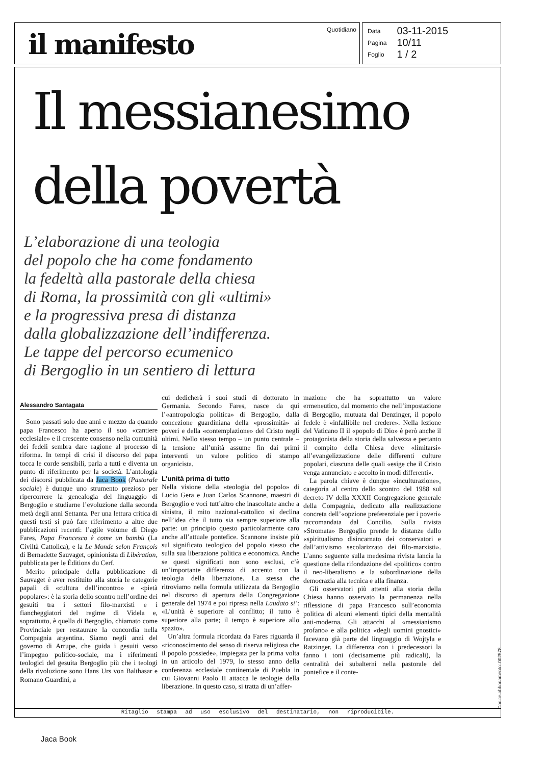il manifesto
Quotidiano
| Data | 03-11-2015 |
| Pagina | 10/11 |
| Foglio | 1 / 2 |
Il messianesimo
della povertà
L’elaborazione di una teologia
del popolo che ha come fondamento
la fedeltà alla pastorale della chiesa
di Roma, la prossimità con gli «ultimi»
e la progressiva presa di distanza
dalla globalizzazione dell’indifferenza.
Le tappe del percorso ecumenico
di Bergoglio in un sentiero di lettura
Alessandro Santagata
Sono passati solo due anni e mezzo da quando papa Francesco ha aperto il suo «cantiere ecclesiale» e il crescente consenso nella comunità dei fedeli sembra dare ragione al processo di riforma. In tempi di crisi il discorso del papa tocca le corde sensibili, parla a tutti e diventa un punto di riferimento per la società. L’antologia dei discorsi pubblicata da Jaca Book (Pastorale sociale) è dunque uno strumento prezioso per ripercorrere la genealogia del linguaggio di Bergoglio e studiarne l’evoluzione dalla seconda metà degli anni Settanta. Per una lettura critica di questi testi si può fare riferimento a altre due pubblicazioni recenti: l’agile volume di Diego Fares, Papa Francesco è come un bambù (La Civiltà Cattolica), e la Le Monde selon François di Bernadette Sauvaget, opinionista di Libération, pubblicata per le Éditions du Cerf.
Merito principale della pubblicazione di Sauvaget è aver restituito alla storia le categorie papali di «cultura dell’incontro» e «pietà popolare»: è la storia dello scontro nell’ordine dei gesuiti tra i settori filo-marxisti e i fiancheggiatori del regime di Videla e, soprattutto, è quella di Bergoglio, chiamato come Provinciale per restaurare la concordia nella Compagnia argentina. Siamo negli anni del governo di Arrupe, che guida i gesuiti verso l’impegno politico-sociale, ma i riferimenti teologici del gesuita Bergoglio più che i teologi della rivoluzione sono Hans Urs von Balthasar e Romano Guardini, a
cui dedicherà i suoi studi di dottorato in Germania. Secondo Fares, nasce da qui l’«antropologia politica» di Bergoglio, dalla concezione guardiniana della «prossimità» ai poveri e della «contemplazione» del Cristo negli ultimi. Nello stesso tempo – un punto centrale – la tensione all’unità assume fin dai primi interventi un valore politico di stampo organicista.
L’unità prima di tutto
Nella visione della «teologia del popolo» di Lucio Gera e Juan Carlos Scannone, maestri di Bergoglio e voci tutt’altro che inascoltate anche a sinistra, il mito nazional-cattolico si declina nell’idea che il tutto sia sempre superiore alla parte: un principio questo particolarmente caro anche all’attuale pontefice. Scannone insiste più sul significato teologico del popolo stesso che sulla sua liberazione politica e economica. Anche se questi significati non sono esclusi, c’è un’importante differenza di accento con la teologia della liberazione. La stessa che ritroviamo nella formula utilizzata da Bergoglio nel discorso di apertura della Congregazione generale del 1974 e poi ripresa nella Laudato si’: «L’unità è superiore al conflitto; il tutto è superiore alla parte; il tempo è superiore allo spazio».
Un’altra formula ricordata da Fares riguarda il «riconoscimento del senso di riserva religiosa che il popolo possiede», impiegata per la prima volta in un articolo del 1979, lo stesso anno della conferenza ecclesiale continentale di Puebla in cui Giovanni Paolo II attacca le teologie della liberazione. In questo caso, si tratta di un’affer-
mazione che ha soprattutto un valore ermeneutico, dal momento che nell’impostazione di Bergoglio, mutuata dal Denzinger, il popolo fedele è «infallibile nel credere». Nella lezione del Vaticano II il «popolo di Dio» è però anche il protagonista della storia della salvezza e pertanto il compito della Chiesa deve «limitarsi» all’evangelizzazione delle differenti culture popolari, ciascuna delle quali «esige che il Cristo venga annunciato e accolto in modi differenti».
La parola chiave è dunque «inculturazione», categoria al centro dello scontro del 1988 sul decreto IV della XXXII Congregazione generale della Compagnia, dedicato alla realizzazione concreta dell’«opzione preferenziale per i poveri» raccomandata dal Concilio. Sulla rivista «Stromata» Bergoglio prende le distanze dallo «spiritualismo disincarnato dei conservatori e dall’attivismo secolarizzato dei filo-marxisti». L’anno seguente sulla medesima rivista lancia la questione della rifondazione del «politico» contro il neo-liberalismo e la subordinazione della democrazia alla tecnica e alla finanza.
Gli osservatori più attenti alla storia della Chiesa hanno osservato la permanenza nella riflessione di papa Francesco sull’economia politica di alcuni elementi tipici della mentalità anti-moderna. Gli attacchi al «messianismo profano» e alla politica «degli uomini gnostici» facevano già parte del linguaggio di Wojtyla e Ratzinger. La differenza con i predecessori la fanno i toni (decisamente più radicali), la centralità dei subalterni nella pastorale del pontefice e il conte-
Ritaglio stampa ad uso esclusivo del destinatario, non riproducibile. Codice abbonamento: 002578
Jaca Book